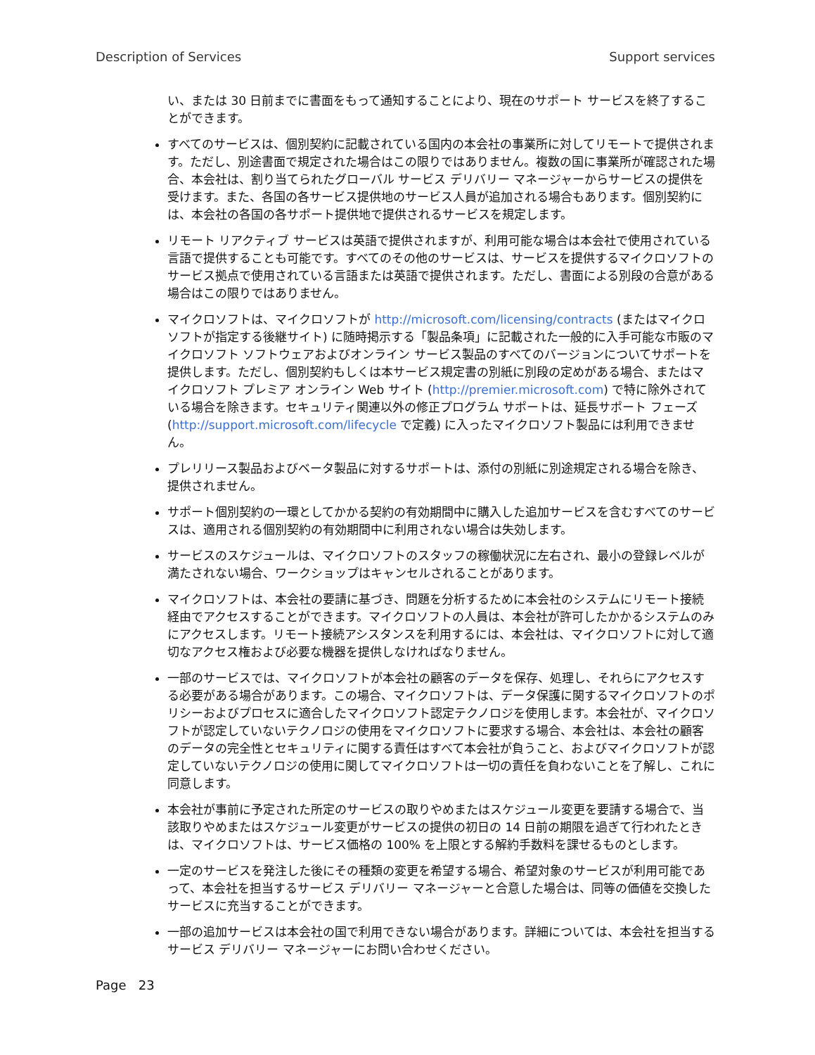Description of Services Support services
い、または 30 日前までに書面をもって通知することにより、現在のサポート サービスを終了することができます。
すべてのサービスは、個別契約に記載されている国内の本会社の事業所に対してリモートで提供されます。ただし、別途書面で規定された場合はこの限りではありません。複数の国に事業所が確認された場合、本会社は、割り当てられたグローバル サービス デリバリー マネージャーからサービスの提供を受けます。また、各国の各サービス提供地のサービス人員が追加される場合もあります。個別契約には、本会社の各国の各サポート提供地で提供されるサービスを規定します。
リモート リアクティブ サービスは英語で提供されますが、利用可能な場合は本会社で使用されている言語で提供することも可能です。すべてのその他のサービスは、サービスを提供するマイクロソフトのサービス拠点で使用されている言語または英語で提供されます。ただし、書面による別段の合意がある場合はこの限りではありません。
マイクロソフトは、マイクロソフトが http://microsoft.com/licensing/contracts (またはマイクロソフトが指定する後継サイト) に随時掲示する「製品条項」に記載された一般的に入手可能な市販のマイクロソフト ソフトウェアおよびオンライン サービス製品のすべてのバージョンについてサポートを提供します。ただし、個別契約もしくは本サービス規定書の別紙に別段の定めがある場合、またはマイクロソフト プレミア オンライン Web サイト (http://premier.microsoft.com) で特に除外されている場合を除きます。セキュリティ関連以外の修正プログラム サポートは、延長サポート フェーズ (http://support.microsoft.com/lifecycle で定義) に入ったマイクロソフト製品には利用できません。
プレリリース製品およびベータ製品に対するサポートは、添付の別紙に別途規定される場合を除き、提供されません。
サポート個別契約の一環としてかかる契約の有効期間中に購入した追加サービスを含むすべてのサービスは、適用される個別契約の有効期間中に利用されない場合は失効します。
サービスのスケジュールは、マイクロソフトのスタッフの稼働状況に左右され、最小の登録レベルが満たされない場合、ワークショップはキャンセルされることがあります。
マイクロソフトは、本会社の要請に基づき、問題を分析するために本会社のシステムにリモート接続経由でアクセスすることができます。マイクロソフトの人員は、本会社が許可したかかるシステムのみにアクセスします。リモート接続アシスタンスを利用するには、本会社は、マイクロソフトに対して適切なアクセス権および必要な機器を提供しなければなりません。
一部のサービスでは、マイクロソフトが本会社の顧客のデータを保存、処理し、それらにアクセスする必要がある場合があります。この場合、マイクロソフトは、データ保護に関するマイクロソフトのポリシーおよびプロセスに適合したマイクロソフト認定テクノロジを使用します。本会社が、マイクロソフトが認定していないテクノロジの使用をマイクロソフトに要求する場合、本会社は、本会社の顧客のデータの完全性とセキュリティに関する責任はすべて本会社が負うこと、およびマイクロソフトが認定していないテクノロジの使用に関してマイクロソフトは一切の責任を負わないことを了解し、これに同意します。
本会社が事前に予定された所定のサービスの取りやめまたはスケジュール変更を要請する場合で、当該取りやめまたはスケジュール変更がサービスの提供の初日の 14 日前の期限を過ぎて行われたときは、マイクロソフトは、サービス価格の 100% を上限とする解約手数料を課せるものとします。
一定のサービスを発注した後にその種類の変更を希望する場合、希望対象のサービスが利用可能であって、本会社を担当するサービス デリバリー マネージャーと合意した場合は、同等の価値を交換したサービスに充当することができます。
一部の追加サービスは本会社の国で利用できない場合があります。詳細については、本会社を担当するサービス デリバリー マネージャーにお問い合わせください。
Page 23